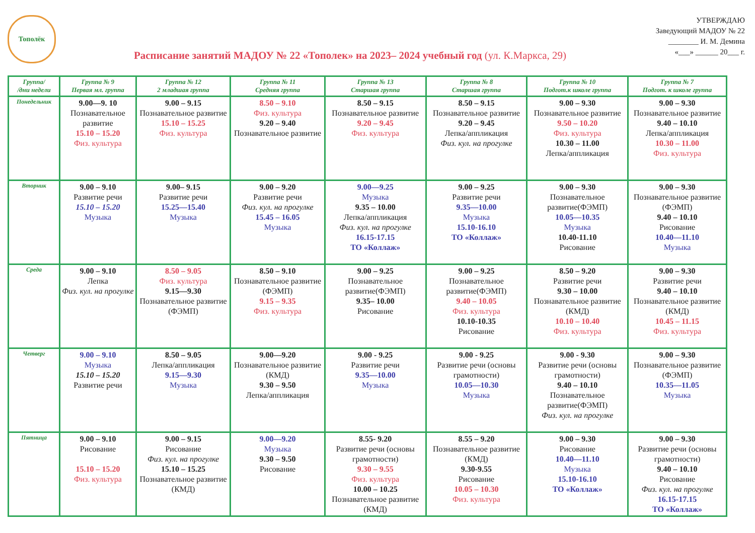Тополёк
Расписание занятий МАДОУ № 22 «Тополек» на 2023– 2024 учебный год (ул. К.Маркса, 29)
УТВЕРЖДАЮ
Заведующий МАДОУ № 22
________ И. М. Демина
«___» ______ 20___ г.
| Группа/ /дни недели | Группа № 9 Первая мл. группа | Группа № 12 2 младшая группа | Группа № 11 Средняя группа | Группа № 13 Старшая группа | Группа № 8 Старшая группа | Группа № 10 Подгот.к школе группа | Группа № 7 Подгот. к школе группа |
| --- | --- | --- | --- | --- | --- | --- | --- |
| Понедельник | 9.00—9. 10 Познавательное развитие 15.10 – 15.20 Физ. культура | 9.00 – 9.15 Познавательное развитие 15.10 – 15.25 Физ. культура | 8.50 – 9.10 Физ. культура 9.20 – 9.40 Познавательное развитие | 8.50 – 9.15 Познавательное развитие 9.20 – 9.45 Физ. культура | 8.50 – 9.15 Познавательное развитие 9.20 – 9.45 Лепка/аппликация Физ. кул. на прогулке | 9.00 – 9.30 Познавательное развитие 9.50 – 10.20 Физ. культура 10.30 – 11.00 Лепка/аппликация | 9.00 – 9.30 Познавательное развитие 9.40 – 10.10 Лепка/аппликация 10.30 – 11.00 Физ. культура |
| Вторник | 9.00 – 9.10 Развитие речи 15.10 – 15.20 Музыка | 9.00– 9.15 Развитие речи 15.25—15.40 Музыка | 9.00 – 9.20 Развитие речи Физ. кул. на прогулке 15.45 – 16.05 Музыка | 9.00—9.25 Музыка 9.35 – 10.00 Лепка/аппликация Физ. кул. на прогулке 16.15-17.15 ТО «Коллаж» | 9.00 – 9.25 Развитие речи 9.35—10.00 Музыка 15.10-16.10 ТО «Коллаж» | 9.00 – 9.30 Познавательное развитие(ФЭМП) 10.05—10.35 Музыка 10.40-11.10 Рисование | 9.00 – 9.30 Познавательное развитие (ФЭМП) 9.40 – 10.10 Рисование 10.40—11.10 Музыка |
| Среда | 9.00 – 9.10 Лепка Физ. кул. на прогулке | 8.50 – 9.05 Физ. культура 9.15—9.30 Познавательное развитие (ФЭМП) | 8.50 – 9.10 Познавательное развитие (ФЭМП) 9.15 – 9.35 Физ. культура | 9.00 – 9.25 Познавательное развитие(ФЭМП) 9.35– 10.00 Рисование | 9.00 – 9.25 Познавательное развитие(ФЭМП) 9.40 – 10.05 Физ. культура 10.10-10.35 Рисование | 8.50 – 9.20 Развитие речи 9.30 – 10.00 Познавательное развитие (КМД) 10.10 – 10.40 Физ. культура | 9.00 – 9.30 Развитие речи 9.40 – 10.10 Познавательное развитие (КМД) 10.45 – 11.15 Физ. культура |
| Четверг | 9.00 – 9.10 Музыка 15.10 – 15.20 Развитие речи | 8.50 – 9.05 Лепка/аппликация 9.15—9.30 Музыка | 9.00—9.20 Познавательное развитие (КМД) 9.30 – 9.50 Лепка/аппликация | 9.00 - 9.25 Развитие речи 9.35—10.00 Музыка | 9.00 - 9.25 Развитие речи (основы грамотности) 10.05—10.30 Музыка | 9.00 - 9.30 Развитие речи (основы грамотности) 9.40 – 10.10 Познавательное развитие(ФЭМП) Физ. кул. на прогулке | 9.00 – 9.30 Познавательное развитие (ФЭМП) 10.35—11.05 Музыка |
| Пятница | 9.00 – 9.10 Рисование 15.10 – 15.20 Физ. культура | 9.00 – 9.15 Рисование Физ. кул. на прогулке 15.10 – 15.25 Познавательное развитие (КМД) | 9.00—9.20 Музыка 9.30 – 9.50 Рисование | 8.55- 9.20 Развитие речи (основы грамотности) 9.30 – 9.55 Физ. культура 10.00 – 10.25 Познавательное развитие (КМД) | 8.55 – 9.20 Познавательное развитие (КМД) 9.30-9.55 Рисование 10.05 – 10.30 Физ. культура | 9.00 – 9.30 Рисование 10.40—11.10 Музыка 15.10-16.10 ТО «Коллаж» | 9.00 – 9.30 Развитие речи (основы грамотности) 9.40 – 10.10 Рисование Физ. кул. на прогулке 16.15-17.15 ТО «Коллаж» |